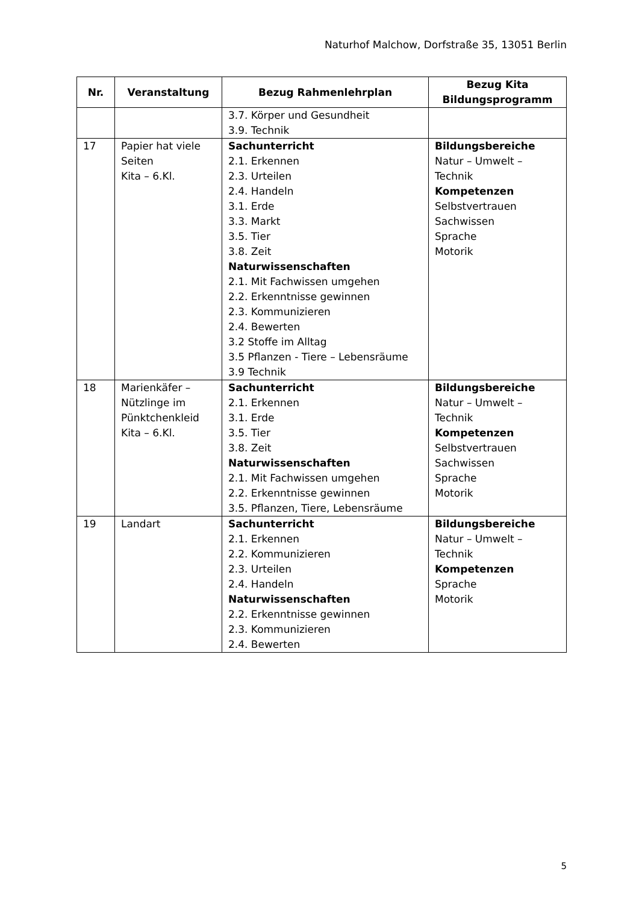Naturhof Malchow, Dorfstraße 35, 13051 Berlin
| Nr. | Veranstaltung | Bezug Rahmenlehrplan | Bezug Kita Bildungsprogramm |
| --- | --- | --- | --- |
| | | 3.7. Körper und Gesundheit 3.9. Technik | |
| 17 | Papier hat viele Seiten Kita – 6.Kl. | Sachunterricht 2.1. Erkennen 2.3. Urteilen 2.4. Handeln 3.1. Erde 3.3. Markt 3.5. Tier 3.8. Zeit Naturwissenschaften 2.1. Mit Fachwissen umgehen 2.2. Erkenntnisse gewinnen 2.3. Kommunizieren 2.4. Bewerten 3.2 Stoffe im Alltag 3.5 Pflanzen - Tiere – Lebensräume 3.9 Technik | Bildungsbereiche Natur – Umwelt – Technik Kompetenzen Selbstvertrauen Sachwissen Sprache Motorik |
| 18 | Marienkäfer – Nützlinge im Pünktchenkleid Kita – 6.Kl. | Sachunterricht 2.1. Erkennen 3.1. Erde 3.5. Tier 3.8. Zeit Naturwissenschaften 2.1. Mit Fachwissen umgehen 2.2. Erkenntnisse gewinnen 3.5. Pflanzen, Tiere, Lebensräume | Bildungsbereiche Natur – Umwelt – Technik Kompetenzen Selbstvertrauen Sachwissen Sprache Motorik |
| 19 | Landart | Sachunterricht 2.1. Erkennen 2.2. Kommunizieren 2.3. Urteilen 2.4. Handeln Naturwissenschaften 2.2. Erkenntnisse gewinnen 2.3. Kommunizieren 2.4. Bewerten | Bildungsbereiche Natur – Umwelt – Technik Kompetenzen Sprache Motorik |
5